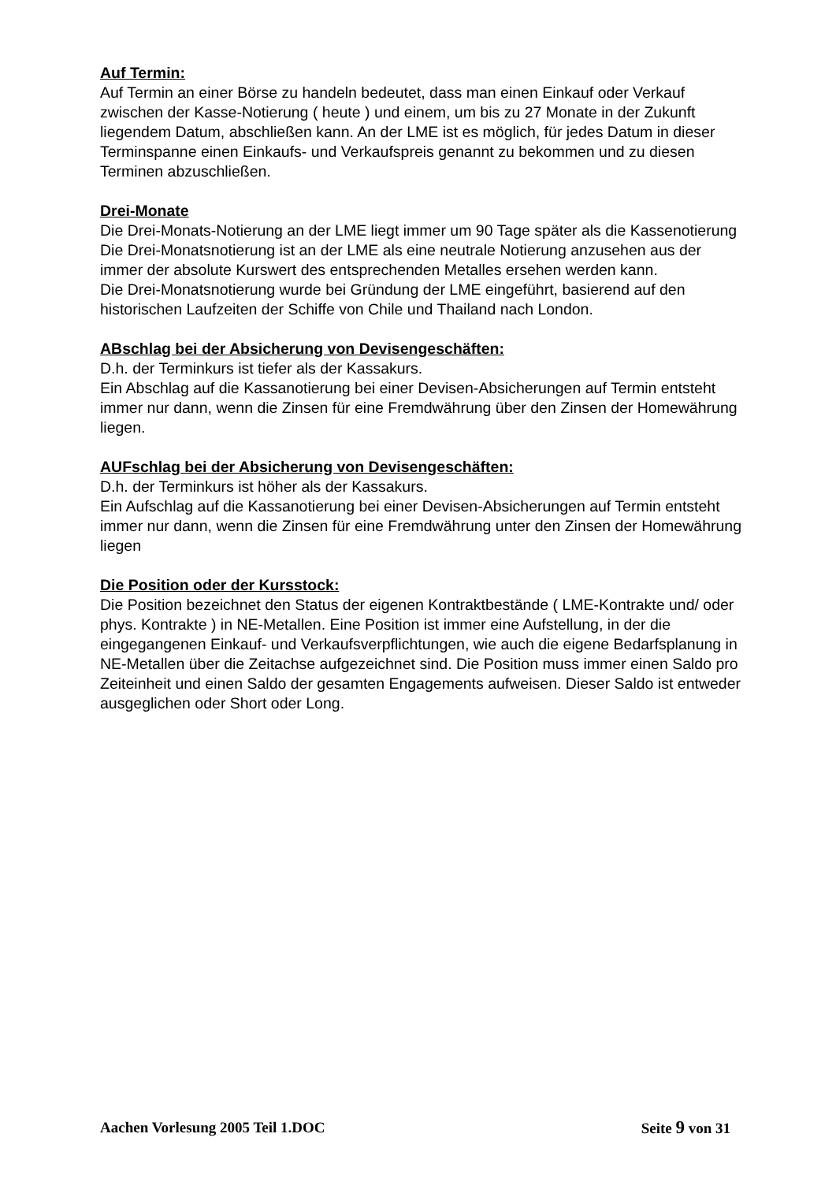Auf Termin:
Auf Termin an einer Börse zu handeln bedeutet, dass man einen Einkauf oder Verkauf zwischen der Kasse-Notierung ( heute ) und einem, um bis zu 27 Monate in der Zukunft liegendem Datum, abschließen kann. An der LME ist es möglich, für jedes Datum in dieser Terminspanne einen Einkaufs- und Verkaufspreis genannt zu bekommen und zu diesen Terminen abzuschließen.
Drei-Monate
Die Drei-Monats-Notierung an der LME liegt immer um 90 Tage später als die Kassenotierung
Die Drei-Monatsnotierung ist an der LME als eine neutrale Notierung anzusehen aus der immer der absolute Kurswert des entsprechenden Metalles ersehen werden kann.
Die Drei-Monatsnotierung wurde bei Gründung der LME eingeführt, basierend auf den historischen Laufzeiten der Schiffe von Chile und Thailand nach London.
ABschlag bei der Absicherung von Devisengeschäften:
D.h. der Terminkurs ist tiefer als der Kassakurs.
Ein Abschlag auf die Kassanotierung bei einer Devisen-Absicherungen auf Termin entsteht immer nur dann, wenn die Zinsen für eine Fremdwährung über den Zinsen der Homewährung liegen.
AUFschlag bei der Absicherung von Devisengeschäften:
D.h. der Terminkurs ist höher als der Kassakurs.
Ein Aufschlag auf die Kassanotierung bei einer Devisen-Absicherungen auf Termin entsteht immer nur dann, wenn die Zinsen für eine Fremdwährung unter den Zinsen der Homewährung liegen
Die Position oder der Kursstock:
Die Position bezeichnet den Status der eigenen Kontraktbestände ( LME-Kontrakte und/ oder phys. Kontrakte ) in NE-Metallen. Eine Position ist immer eine Aufstellung, in der die eingegangenen Einkauf- und Verkaufsverpflichtungen, wie auch die eigene Bedarfsplanung in NE-Metallen über die Zeitachse aufgezeichnet sind. Die Position muss immer einen Saldo pro Zeiteinheit und einen Saldo der gesamten Engagements aufweisen. Dieser Saldo ist entweder ausgeglichen oder Short oder Long.
Aachen Vorlesung 2005 Teil 1.DOC Seite 9 von 31